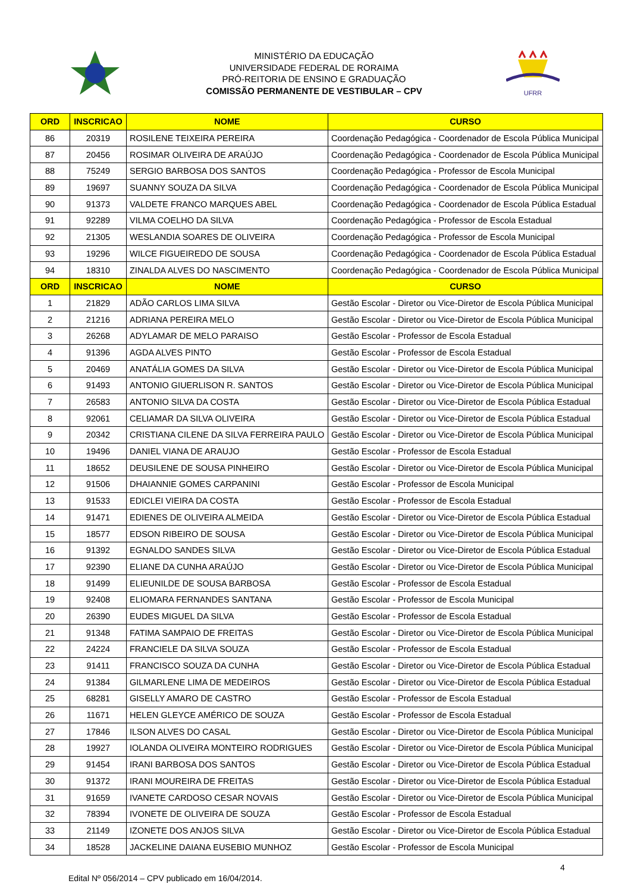MINISTÉRIO DA EDUCAÇÃO
UNIVERSIDADE FEDERAL DE RORAIMA
PRÓ-REITORIA DE ENSINO E GRADUAÇÃO
COMISSÃO PERMANENTE DE VESTIBULAR – CPV
UFRR
| ORD | INSCRICAO | NOME | CURSO |
| --- | --- | --- | --- |
| 86 | 20319 | ROSILENE TEIXEIRA PEREIRA | Coordenação Pedagógica - Coordenador de Escola Pública Municipal |
| 87 | 20456 | ROSIMAR OLIVEIRA DE ARAÚJO | Coordenação Pedagógica - Coordenador de Escola Pública Municipal |
| 88 | 75249 | SERGIO BARBOSA DOS SANTOS | Coordenação Pedagógica - Professor de Escola Municipal |
| 89 | 19697 | SUANNY SOUZA DA SILVA | Coordenação Pedagógica - Coordenador de Escola Pública Municipal |
| 90 | 91373 | VALDETE FRANCO MARQUES ABEL | Coordenação Pedagógica - Coordenador de Escola Pública Estadual |
| 91 | 92289 | VILMA COELHO DA SILVA | Coordenação Pedagógica - Professor de Escola Estadual |
| 92 | 21305 | WESLANDIA SOARES DE OLIVEIRA | Coordenação Pedagógica - Professor de Escola Municipal |
| 93 | 19296 | WILCE FIGUEIREDO DE SOUSA | Coordenação Pedagógica - Coordenador de Escola Pública Estadual |
| 94 | 18310 | ZINALDA ALVES DO NASCIMENTO | Coordenação Pedagógica - Coordenador de Escola Pública Municipal |
| ORD | INSCRICAO | NOME | CURSO |
| 1 | 21829 | ADÃO CARLOS LIMA SILVA | Gestão Escolar - Diretor ou Vice-Diretor de Escola Pública Municipal |
| 2 | 21216 | ADRIANA PEREIRA MELO | Gestão Escolar - Diretor ou Vice-Diretor de Escola Pública Municipal |
| 3 | 26268 | ADYLAMAR DE MELO PARAISO | Gestão Escolar - Professor de Escola Estadual |
| 4 | 91396 | AGDA ALVES PINTO | Gestão Escolar - Professor de Escola Estadual |
| 5 | 20469 | ANATÁLIA GOMES DA SILVA | Gestão Escolar - Diretor ou Vice-Diretor de Escola Pública Municipal |
| 6 | 91493 | ANTONIO GIUERLISON R. SANTOS | Gestão Escolar - Diretor ou Vice-Diretor de Escola Pública Municipal |
| 7 | 26583 | ANTONIO SILVA DA COSTA | Gestão Escolar - Diretor ou Vice-Diretor de Escola Pública Estadual |
| 8 | 92061 | CELIAMAR DA SILVA OLIVEIRA | Gestão Escolar - Diretor ou Vice-Diretor de Escola Pública Estadual |
| 9 | 20342 | CRISTIANA CILENE DA SILVA FERREIRA PAULO | Gestão Escolar - Diretor ou Vice-Diretor de Escola Pública Municipal |
| 10 | 19496 | DANIEL VIANA DE ARAUJO | Gestão Escolar - Professor de Escola Estadual |
| 11 | 18652 | DEUSILENE DE SOUSA PINHEIRO | Gestão Escolar - Diretor ou Vice-Diretor de Escola Pública Municipal |
| 12 | 91506 | DHAIANNIE GOMES CARPANINI | Gestão Escolar - Professor de Escola Municipal |
| 13 | 91533 | EDICLEI VIEIRA DA COSTA | Gestão Escolar - Professor de Escola Estadual |
| 14 | 91471 | EDIENES DE OLIVEIRA ALMEIDA | Gestão Escolar - Diretor ou Vice-Diretor de Escola Pública Estadual |
| 15 | 18577 | EDSON RIBEIRO DE SOUSA | Gestão Escolar - Diretor ou Vice-Diretor de Escola Pública Municipal |
| 16 | 91392 | EGNALDO SANDES SILVA | Gestão Escolar - Diretor ou Vice-Diretor de Escola Pública Estadual |
| 17 | 92390 | ELIANE DA CUNHA ARAÚJO | Gestão Escolar - Diretor ou Vice-Diretor de Escola Pública Municipal |
| 18 | 91499 | ELIEUNILDE DE SOUSA BARBOSA | Gestão Escolar - Professor de Escola Estadual |
| 19 | 92408 | ELIOMARA FERNANDES SANTANA | Gestão Escolar - Professor de Escola Municipal |
| 20 | 26390 | EUDES MIGUEL DA SILVA | Gestão Escolar - Professor de Escola Estadual |
| 21 | 91348 | FATIMA SAMPAIO DE FREITAS | Gestão Escolar - Diretor ou Vice-Diretor de Escola Pública Municipal |
| 22 | 24224 | FRANCIELE DA SILVA SOUZA | Gestão Escolar - Professor de Escola Estadual |
| 23 | 91411 | FRANCISCO SOUZA DA CUNHA | Gestão Escolar - Diretor ou Vice-Diretor de Escola Pública Estadual |
| 24 | 91384 | GILMARLENE LIMA DE MEDEIROS | Gestão Escolar - Diretor ou Vice-Diretor de Escola Pública Estadual |
| 25 | 68281 | GISELLY AMARO DE CASTRO | Gestão Escolar - Professor de Escola Estadual |
| 26 | 11671 | HELEN GLEYCE AMÉRICO DE SOUZA | Gestão Escolar - Professor de Escola Estadual |
| 27 | 17846 | ILSON ALVES DO CASAL | Gestão Escolar - Diretor ou Vice-Diretor de Escola Pública Municipal |
| 28 | 19927 | IOLANDA OLIVEIRA MONTEIRO RODRIGUES | Gestão Escolar - Diretor ou Vice-Diretor de Escola Pública Municipal |
| 29 | 91454 | IRANI BARBOSA DOS SANTOS | Gestão Escolar - Diretor ou Vice-Diretor de Escola Pública Estadual |
| 30 | 91372 | IRANI MOUREIRA DE FREITAS | Gestão Escolar - Diretor ou Vice-Diretor de Escola Pública Estadual |
| 31 | 91659 | IVANETE CARDOSO CESAR NOVAIS | Gestão Escolar - Diretor ou Vice-Diretor de Escola Pública Municipal |
| 32 | 78394 | IVONETE DE OLIVEIRA DE SOUZA | Gestão Escolar - Professor de Escola Estadual |
| 33 | 21149 | IZONETE DOS ANJOS SILVA | Gestão Escolar - Diretor ou Vice-Diretor de Escola Pública Estadual |
| 34 | 18528 | JACKELINE DAIANA EUSEBIO MUNHOZ | Gestão Escolar - Professor de Escola Municipal |
4
Edital Nº 056/2014 – CPV publicado em 16/04/2014.